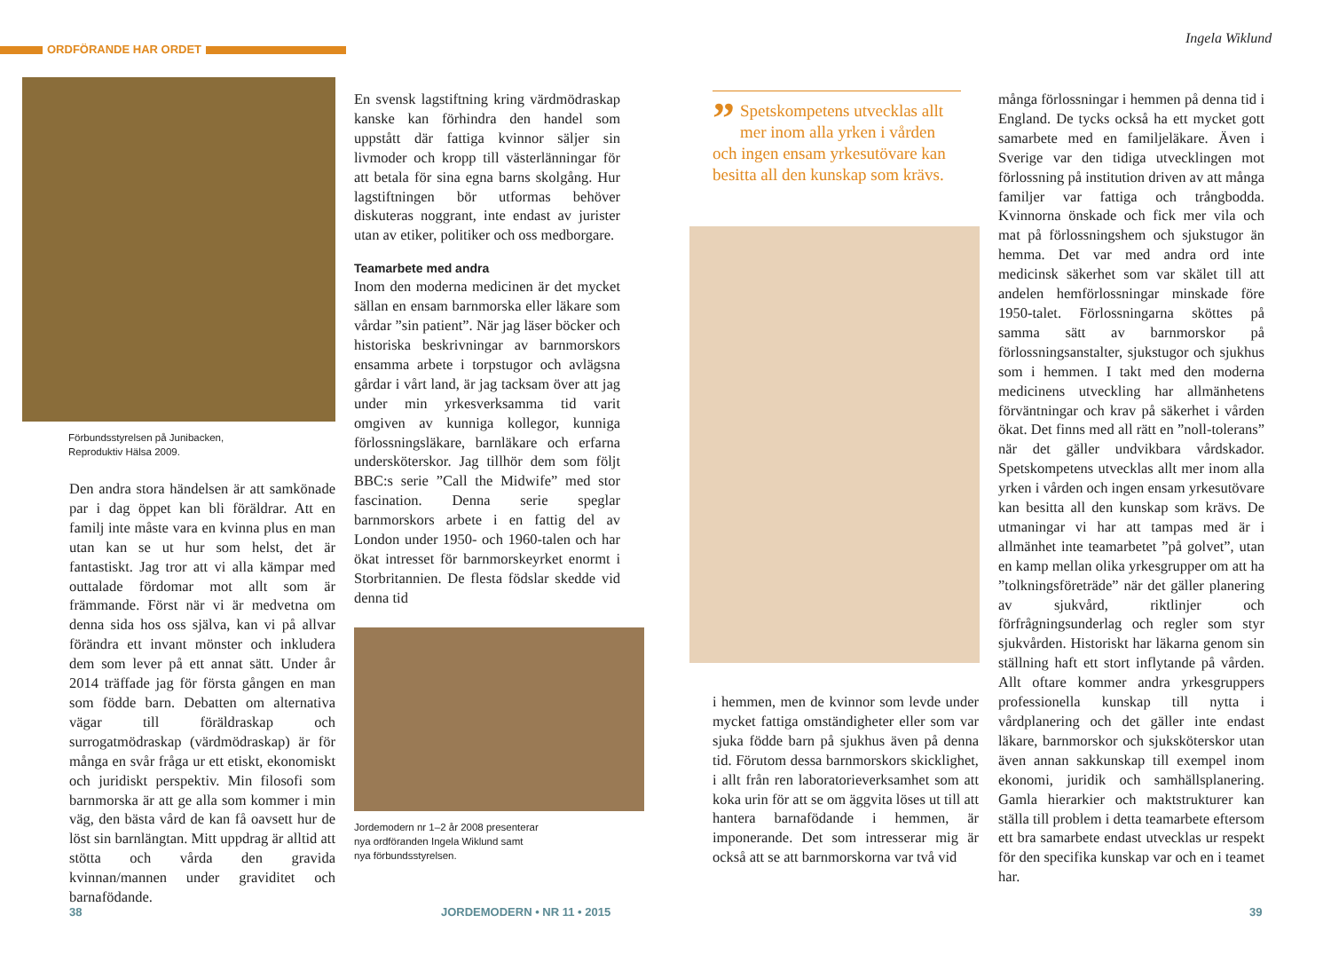ORDFÖRANDE HAR ORDET
Ingela Wiklund
Förbundsstyrelsen på Junibacken,
Reproduktiv Hälsa 2009.
Den andra stora händelsen är att samkönade par i dag öppet kan bli föräldrar. Att en familj inte måste vara en kvinna plus en man utan kan se ut hur som helst, det är fantastiskt. Jag tror att vi alla kämpar med outtalade fördomar mot allt som är främmande. Först när vi är medvetna om denna sida hos oss själva, kan vi på allvar förändra ett invant mönster och inkludera dem som lever på ett annat sätt. Under år 2014 träffade jag för första gången en man som födde barn. Debatten om alternativa vägar till föräldraskap och surrogatmödraskap (värdmödraskap) är för många en svår fråga ur ett etiskt, ekonomiskt och juridiskt perspektiv. Min filosofi som barnmorska är att ge alla som kommer i min väg, den bästa vård de kan få oavsett hur de löst sin barnlängtan. Mitt uppdrag är alltid att stötta och vårda den gravida kvinnan/mannen under graviditet och barnafödande.
En svensk lagstiftning kring värdmödraskap kanske kan förhindra den handel som uppstått där fattiga kvinnor säljer sin livmoder och kropp till västerlänningar för att betala för sina egna barns skolgång. Hur lagstiftningen bör utformas behöver diskuteras noggrant, inte endast av jurister utan av etiker, politiker och oss medborgare.
Teamarbete med andra
Inom den moderna medicinen är det mycket sällan en ensam barnmorska eller läkare som vårdar ”sin patient”. När jag läser böcker och historiska beskrivningar av barnmorskors ensamma arbete i torpstugor och avlägsna gårdar i vårt land, är jag tacksam över att jag under min yrkesverksamma tid varit omgiven av kunniga kollegor, kunniga förlossningsläkare, barnläkare och erfarna undersköterskor. Jag tillhör dem som följt BBC:s serie ”Call the Midwife” med stor fascination. Denna serie speglar barnmorskors arbete i en fattig del av London under 1950- och 1960-talen och har ökat intresset för barnmorskeyrket enormt i Storbritannien. De flesta födslar skedde vid denna tid
Jordemodern nr 1–2 år 2008 presenterar
nya ordföranden Ingela Wiklund samt
nya förbundsstyrelsen.
” Spetskompetens utvecklas allt mer inom alla yrken i vården och ingen ensam yrkesutövare kan besitta all den kunskap som krävs.
i hemmen, men de kvinnor som levde under mycket fattiga omständigheter eller som var sjuka födde barn på sjukhus även på denna tid. Förutom dessa barnmorskors skicklighet, i allt från ren laboratorieverksamhet som att koka urin för att se om äggvita löses ut till att hantera barnafödande i hemmen, är imponerande. Det som intresserar mig är också att se att barnmorskorna var två vid
många förlossningar i hemmen på denna tid i England. De tycks också ha ett mycket gott samarbete med en familjeläkare. Även i Sverige var den tidiga utvecklingen mot förlossning på institution driven av att många familjer var fattiga och trångbodda. Kvinnorna önskade och fick mer vila och mat på förlossningshem och sjukstugor än hemma. Det var med andra ord inte medicinsk säkerhet som var skälet till att andelen hemförlossningar minskade före 1950-talet. Förlossningarna sköttes på samma sätt av barnmorskor på förlossningsanstalter, sjukstugor och sjukhus som i hemmen. I takt med den moderna medicinens utveckling har allmänhetens förväntningar och krav på säkerhet i vården ökat. Det finns med all rätt en ”noll-tolerans” när det gäller undvikbara vårdskador. Spetskompetens utvecklas allt mer inom alla yrken i vården och ingen ensam yrkesutövare kan besitta all den kunskap som krävs. De utmaningar vi har att tampas med är i allmänhet inte teamarbetet ”på golvet”, utan en kamp mellan olika yrkesgrupper om att ha ”tolkningsföreträde” när det gäller planering av sjukvård, riktlinjer och förfrågningsunderlag och regler som styr sjukvården. Historiskt har läkarna genom sin ställning haft ett stort inflytande på vården. Allt oftare kommer andra yrkesgruppers professionella kunskap till nytta i vårdplanering och det gäller inte endast läkare, barnmorskor och sjuksköterskor utan även annan sakkunskap till exempel inom ekonomi, juridik och samhällsplanering. Gamla hierarkier och maktstrukturer kan ställa till problem i detta teamarbete eftersom ett bra samarbete endast utvecklas ur respekt för den specifika kunskap var och en i teamet har.
38 JORDEMODERN • NR 11 • 2015 39